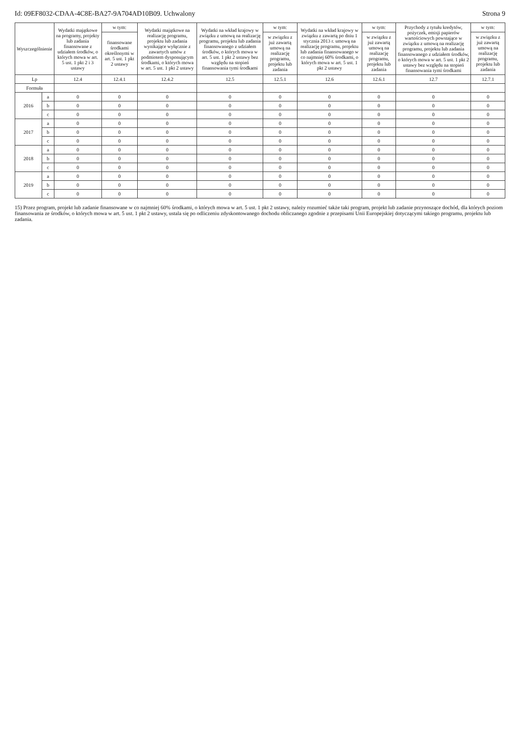Id: 09EF8032-CDAA-4C8E-BA27-9A704AD10B09. Uchwalony Strona 9
| Wyszczególnienie | | Wydatki majątkowe na programy, projekty lub zadania finansowane z udziałem środków, o których mowa w art. 5 ust. 1 pkt 2 i 3 ustawy | w tym: | Wydatki majątkowe na realizację programu, projektu lub zadania wynikające wyłącznie z zawartych umów z podmiotem dysponującym środkami, o których mowa w art. 5 ust. 1 pkt 2 ustawy | Wydatki na wkład krajowy w związku z umową na realizację programu, projektu lub zadania finansowanego z udziałem środków, o których mowa w art. 5 ust. 1 pkt 2 ustawy bez względu na stopień finansowania tymi środkami | w tym: | Wydatki na wkład krajowy w związku z zawartą po dniu 1 stycznia 2013 r. umową na realizację programu, projektu lub zadania finansowanego w co najmniej 60% środkami, o których mowa w art. 5 ust. 1 pkt 2 ustawy | w tym: | Przychody z tytułu kredytów, pożyczek, emisji papierów wartościowych powstające w związku z umową na realizację programu, projektu lub zadania finansowanego z udziałem środków, o których mowa w art. 5 ust. 1 pkt 2 ustawy bez względu na stopień finansowania tymi środkami | w tym: |
| --- | --- | --- | --- | --- | --- | --- | --- | --- | --- | --- |
| | | | finansowane środkami określonymi w art. 5 ust. 1 pkt 2 ustawy | | | w związku z już zawartą umową na realizację programu, projektu lub zadania | | w związku z już zawartą umową na realizację programu, projektu lub zadania | | w związku z już zawartą umową na realizację programu, projektu lub zadania |
| Lp | | 12.4 | 12.4.1 | 12.4.2 | 12.5 | 12.5.1 | 12.6 | 12.6.1 | 12.7 | 12.7.1 |
| Formuła | | | | | | | | | | |
| 2016 | a | 0 | 0 | 0 | 0 | 0 | 0 | 0 | 0 | 0 |
| | b | 0 | 0 | 0 | 0 | 0 | 0 | 0 | 0 | 0 |
| | c | 0 | 0 | 0 | 0 | 0 | 0 | 0 | 0 | 0 |
| 2017 | a | 0 | 0 | 0 | 0 | 0 | 0 | 0 | 0 | 0 |
| | b | 0 | 0 | 0 | 0 | 0 | 0 | 0 | 0 | 0 |
| | c | 0 | 0 | 0 | 0 | 0 | 0 | 0 | 0 | 0 |
| 2018 | a | 0 | 0 | 0 | 0 | 0 | 0 | 0 | 0 | 0 |
| | b | 0 | 0 | 0 | 0 | 0 | 0 | 0 | 0 | 0 |
| | c | 0 | 0 | 0 | 0 | 0 | 0 | 0 | 0 | 0 |
| 2019 | a | 0 | 0 | 0 | 0 | 0 | 0 | 0 | 0 | 0 |
| | b | 0 | 0 | 0 | 0 | 0 | 0 | 0 | 0 | 0 |
| | c | 0 | 0 | 0 | 0 | 0 | 0 | 0 | 0 | 0 |
15) Przez program, projekt lub zadanie finansowane w co najmniej 60% środkami, o których mowa w art. 5 ust. 1 pkt 2 ustawy, należy rozumieć także taki program, projekt lub zadanie przynoszące dochód, dla których poziom finansowania ze środków, o których mowa w art. 5 ust. 1 pkt 2 ustawy, ustala się po odliczeniu zdyskontowanego dochodu obliczanego zgodnie z przepisami Unii Europejskiej dotyczącymi takiego programu, projektu lub zadania.